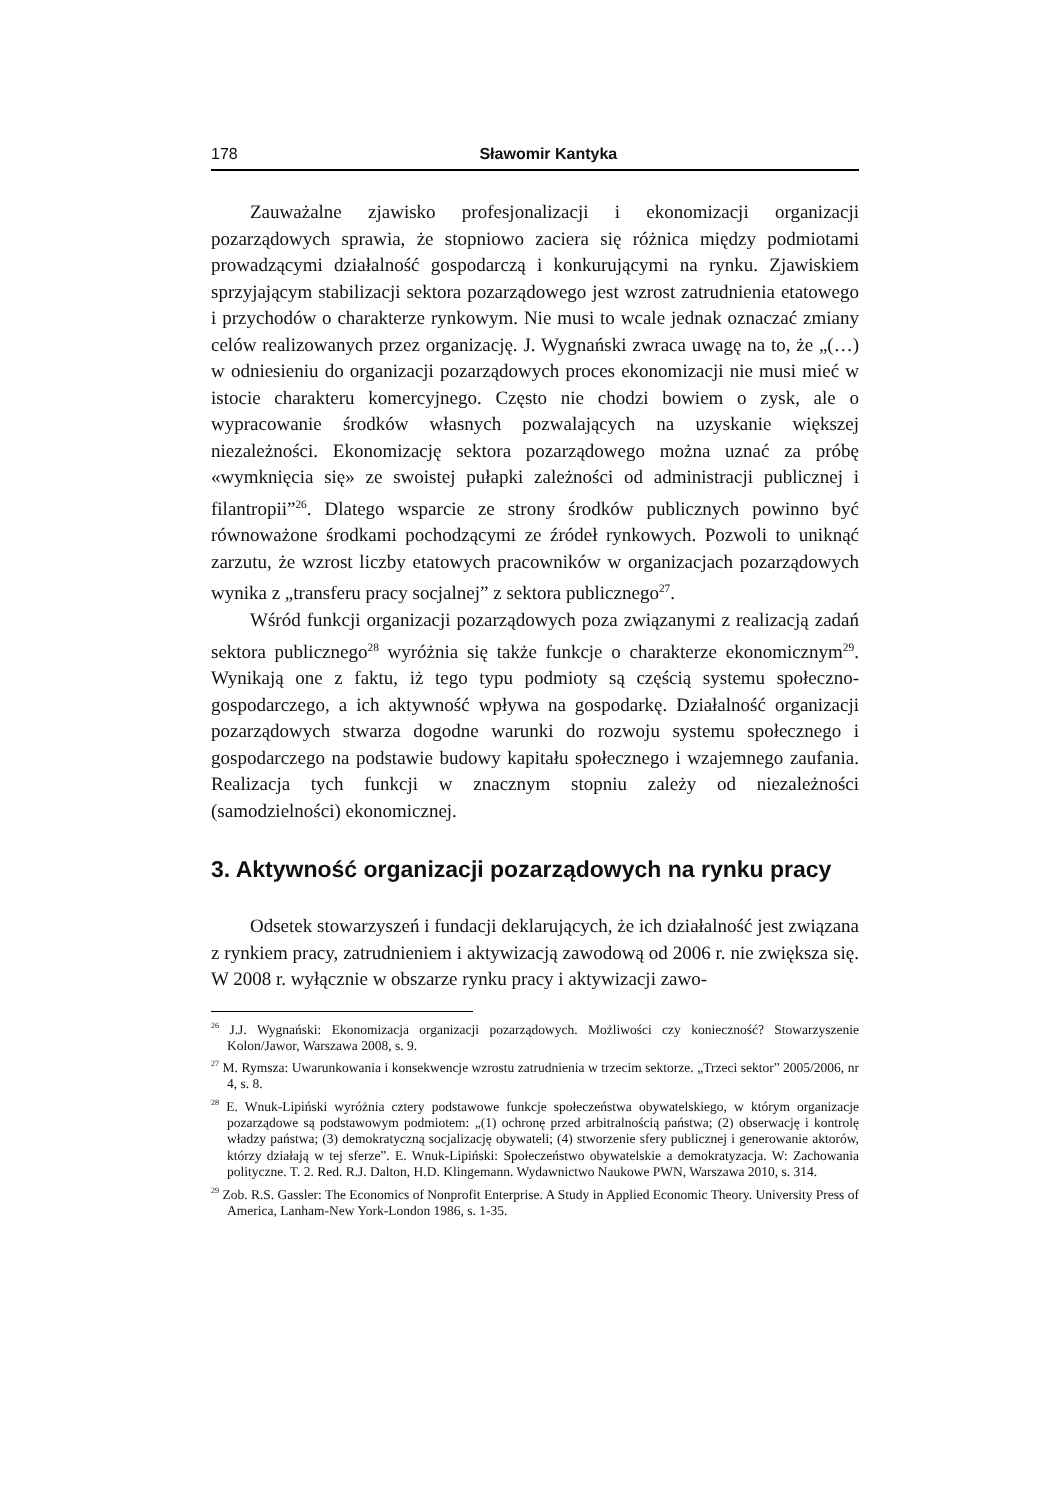178 Sławomir Kantyka
Zauważalne zjawisko profesjonalizacji i ekonomizacji organizacji pozarządowych sprawia, że stopniowo zaciera się różnica między podmiotami prowadzącymi działalność gospodarczą i konkurującymi na rynku. Zjawiskiem sprzyjającym stabilizacji sektora pozarządowego jest wzrost zatrudnienia etatowego i przychodów o charakterze rynkowym. Nie musi to wcale jednak oznaczać zmiany celów realizowanych przez organizację. J. Wygnański zwraca uwagę na to, że „(…) w odniesieniu do organizacji pozarządowych proces ekonomizacji nie musi mieć w istocie charakteru komercyjnego. Często nie chodzi bowiem o zysk, ale o wypracowanie środków własnych pozwalających na uzyskanie większej niezależności. Ekonomizację sektora pozarządowego można uznać za próbę «wymknięcia się» ze swoistej pułapki zależności od administracji publicznej i filantropii”<sup>26</sup>. Dlatego wsparcie ze strony środków publicznych powinno być równoważone środkami pochodzącymi ze źródeł rynkowych. Pozwoli to uniknąć zarzutu, że wzrost liczby etatowych pracowników w organizacjach pozarządowych wynika z „transferu pracy socjalnej” z sektora publicznego<sup>27</sup>.
Wśród funkcji organizacji pozarządowych poza związanymi z realizacją zadań sektora publicznego<sup>28</sup> wyróżnia się także funkcje o charakterze ekonomicznym<sup>29</sup>. Wynikają one z faktu, iż tego typu podmioty są częścią systemu społeczno-gospodarczego, a ich aktywność wpływa na gospodarkę. Działalność organizacji pozarządowych stwarza dogodne warunki do rozwoju systemu społecznego i gospodarczego na podstawie budowy kapitału społecznego i wzajemnego zaufania. Realizacja tych funkcji w znacznym stopniu zależy od niezależności (samodzielności) ekonomicznej.
3. Aktywność organizacji pozarządowych na rynku pracy
Odsetek stowarzyszeń i fundacji deklarujących, że ich działalność jest związana z rynkiem pracy, zatrudnieniem i aktywizacją zawodową od 2006 r. nie zwiększa się. W 2008 r. wyłącznie w obszarze rynku pracy i aktywizacji zawo-
<sup>26</sup> J.J. Wygnański: Ekonomizacja organizacji pozarządowych. Możliwości czy konieczność? Stowarzyszenie Kolon/Jawor, Warszawa 2008, s. 9.
<sup>27</sup> M. Rymsza: Uwarunkowania i konsekwencje wzrostu zatrudnienia w trzecim sektorze. „Trzeci sektor” 2005/2006, nr 4, s. 8.
<sup>28</sup> E. Wnuk-Lipiński wyróżnia cztery podstawowe funkcje społeczeństwa obywatelskiego, w którym organizacje pozarządowe są podstawowym podmiotem: „(1) ochronę przed arbitralnością państwa; (2) obserwację i kontrolę władzy państwa; (3) demokratyczną socjalizację obywateli; (4) stworzenie sfery publicznej i generowanie aktorów, którzy działają w tej sferze”. E. Wnuk-Lipiński: Społeczeństwo obywatelskie a demokratyzacja. W: Zachowania polityczne. T. 2. Red. R.J. Dalton, H.D. Klingemann. Wydawnictwo Naukowe PWN, Warszawa 2010, s. 314.
<sup>29</sup> Zob. R.S. Gassler: The Economics of Nonprofit Enterprise. A Study in Applied Economic Theory. University Press of America, Lanham-New York-London 1986, s. 1-35.